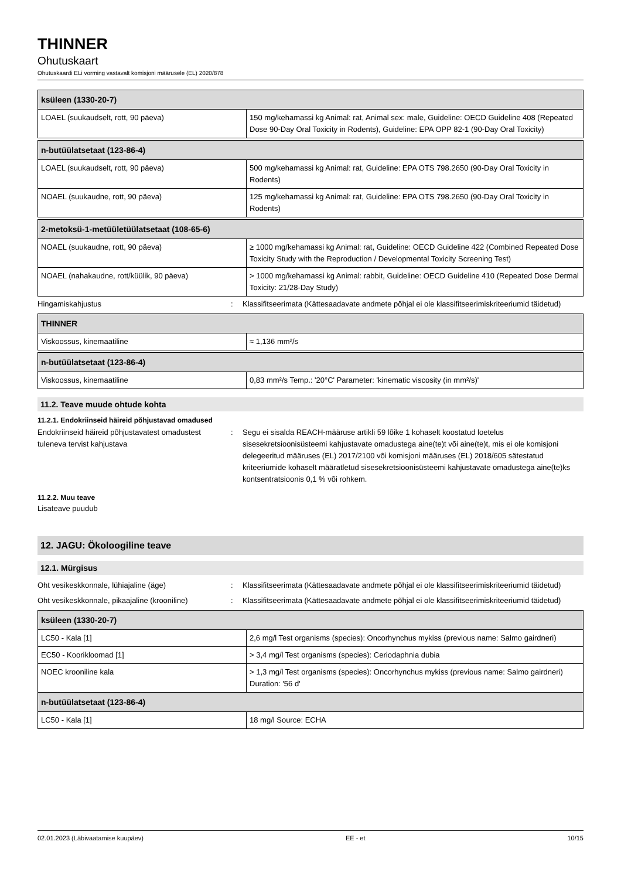THINNER
Ohutuskaart
Ohutuskaardi ELi vorming vastavalt komisjoni määrusele (EL) 2020/878
| ksüleen (1330-20-7) | |
| --- | --- |
| LOAEL (suukaudselt, rott, 90 päeva) | 150 mg/kehamassi kg Animal: rat, Animal sex: male, Guideline: OECD Guideline 408 (Repeated Dose 90-Day Oral Toxicity in Rodents), Guideline: EPA OPP 82-1 (90-Day Oral Toxicity) |
| n-butüülatsetaat (123-86-4) | |
| --- | --- |
| LOAEL (suukaudselt, rott, 90 päeva) | 500 mg/kehamassi kg Animal: rat, Guideline: EPA OTS 798.2650 (90-Day Oral Toxicity in Rodents) |
| NOAEL (suukaudne, rott, 90 päeva) | 125 mg/kehamassi kg Animal: rat, Guideline: EPA OTS 798.2650 (90-Day Oral Toxicity in Rodents) |
| 2-metoksü-1-metüületüülatsetaat (108-65-6) | |
| --- | --- |
| NOAEL (suukaudne, rott, 90 päeva) | ≥ 1000 mg/kehamassi kg Animal: rat, Guideline: OECD Guideline 422 (Combined Repeated Dose Toxicity Study with the Reproduction / Developmental Toxicity Screening Test) |
| NOAEL (nahakaudne, rott/küülik, 90 päeva) | > 1000 mg/kehamassi kg Animal: rabbit, Guideline: OECD Guideline 410 (Repeated Dose Dermal Toxicity: 21/28-Day Study) |
Hingamiskahjustus : Klassifitseerimata (Kättesaadavate andmete põhjal ei ole klassifitseerimiskriteeriumid täidetud)
| THINNER | |
| --- | --- |
| Viskoossus, kinemaatiline | ≈ 1,136 mm²/s |
| n-butüülatsetaat (123-86-4) | |
| --- | --- |
| Viskoossus, kinemaatiline | 0,83 mm²/s Temp.: '20°C' Parameter: 'kinematic viscosity (in mm²/s)' |
11.2. Teave muude ohtude kohta
11.2.1. Endokriinseid häireid põhjustavad omadused
Endokriinseid häireid põhjustavatest omadustest tuleneva tervist kahjustava
: Segu ei sisalda REACH-määruse artikli 59 lõike 1 kohaselt koostatud loetelus sisesekretsioonisüsteemi kahjustavate omadustega aine(te)t või aine(te)t, mis ei ole komisjoni delegeeritud määruses (EL) 2017/2100 või komisjoni määruses (EL) 2018/605 sätestatud kriteeriumide kohaselt määratletud sisesekretsioonisüsteemi kahjustavate omadustega aine(te)ks kontsentratsioonis 0,1 % või rohkem.
11.2.2. Muu teave
Lisateave puudub
12. JAGU: Ökoloogiline teave
12.1. Mürgisus
Oht vesikeskkonnale, lühiajaline (äge) : Klassifitseerimata (Kättesaadavate andmete põhjal ei ole klassifitseerimiskriteeriumid täidetud)
Oht vesikeskkonnale, pikaajaline (krooniline)
: Klassifitseerimata (Kättesaadavate andmete põhjal ei ole klassifitseerimiskriteeriumid täidetud)
| ksüleen (1330-20-7) | |
| --- | --- |
| LC50 - Kala [1] | 2,6 mg/l Test organisms (species): Oncorhynchus mykiss (previous name: Salmo gairdneri) |
| EC50 - Koorikloomad [1] | > 3,4 mg/l Test organisms (species): Ceriodaphnia dubia |
| NOEC krooniline kala | > 1,3 mg/l Test organisms (species): Oncorhynchus mykiss (previous name: Salmo gairdneri) Duration: '56 d' |
| n-butüülatsetaat (123-86-4) | |
| LC50 - Kala [1] | 18 mg/l Source: ECHA |
02.01.2023 (Läbivaatamise kuupäev) EE - et 10/15